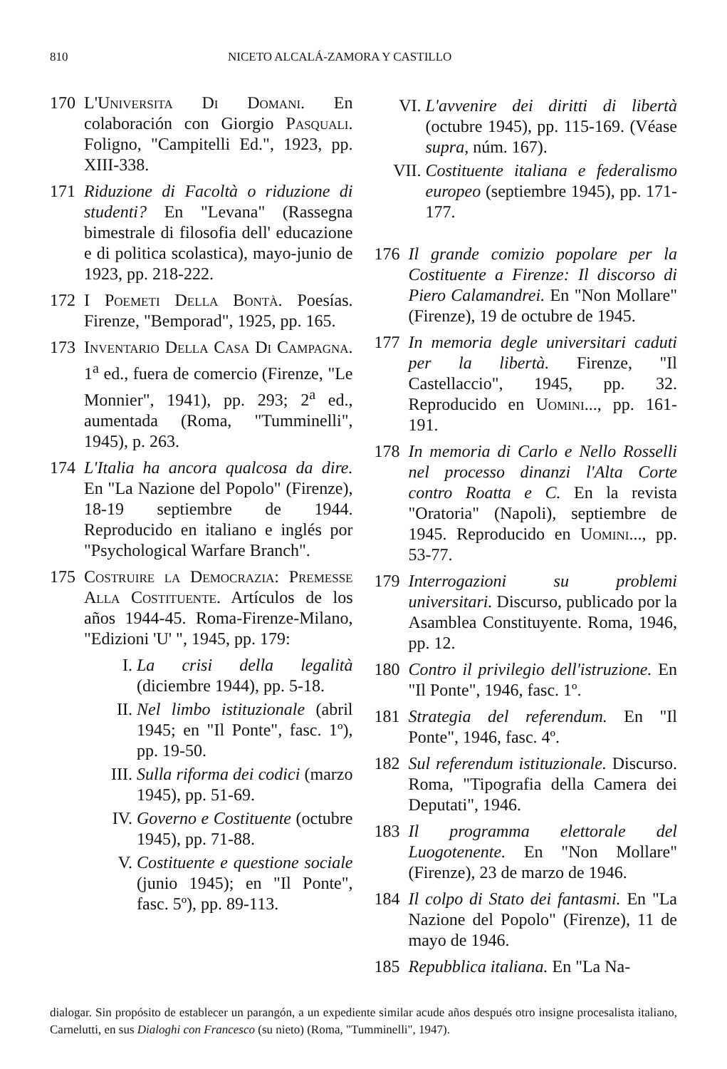810 NICETO ALCALÁ-ZAMORA Y CASTILLO
170 L'Universita Di Domani. En colaboración con Giorgio Pasquali. Foligno, "Campitelli Ed.", 1923, pp. XIII-338.
171 Riduzione di Facoltà o riduzione di studenti? En "Levana" (Rassegna bimestrale di filosofia dell' educazione e di politica scolastica), mayo-junio de 1923, pp. 218-222.
172 I Poemeti Della Bontà. Poesías. Firenze, "Bemporad", 1925, pp. 165.
173 Inventario Della Casa Di Campagna. 1<sup>a</sup> ed., fuera de comercio (Firenze, "Le Monnier", 1941), pp. 293; 2<sup>a</sup> ed., aumentada (Roma, "Tumminelli", 1945), p. 263.
174 L'Italia ha ancora qualcosa da dire. En "La Nazione del Popolo" (Firenze), 18-19 septiembre de 1944. Reproducido en italiano e inglés por "Psychological Warfare Branch".
175 Costruire la Democrazia: Premesse Alla Costituente. Artículos de los años 1944-45. Roma-Firenze-Milano, "Edizioni 'U' ", 1945, pp. 179:
I. La crisi della legalità (diciembre 1944), pp. 5-18.
II. Nel limbo istituzionale (abril 1945; en "Il Ponte", fasc. 1º), pp. 19-50.
III. Sulla riforma dei codici (marzo 1945), pp. 51-69.
IV. Governo e Costituente (octubre 1945), pp. 71-88.
V. Costituente e questione sociale (junio 1945); en "Il Ponte", fasc. 5º), pp. 89-113.
VI. L'avvenire dei diritti di libertà (octubre 1945), pp. 115-169. (Véase supra, núm. 167).
VII. Costituente italiana e federalismo europeo (septiembre 1945), pp. 171-177.
176 Il grande comizio popolare per la Costituente a Firenze: Il discorso di Piero Calamandrei. En "Non Mollare" (Firenze), 19 de octubre de 1945.
177 In memoria degle universitari caduti per la libertà. Firenze, "Il Castellaccio", 1945, pp. 32. Reproducido en Uomini..., pp. 161-191.
178 In memoria di Carlo e Nello Rosselli nel processo dinanzi l'Alta Corte contro Roatta e C. En la revista "Oratoria" (Napoli), septiembre de 1945. Reproducido en Uomini..., pp. 53-77.
179 Interrogazioni su problemi universitari. Discurso, publicado por la Asamblea Constituyente. Roma, 1946, pp. 12.
180 Contro il privilegio dell'istruzione. En "Il Ponte", 1946, fasc. 1º.
181 Strategia del referendum. En "Il Ponte", 1946, fasc. 4º.
182 Sul referendum istituzionale. Discurso. Roma, "Tipografia della Camera dei Deputati", 1946.
183 Il programma elettorale del Luogotenente. En "Non Mollare" (Firenze), 23 de marzo de 1946.
184 Il colpo di Stato dei fantasmi. En "La Nazione del Popolo" (Firenze), 11 de mayo de 1946.
185 Repubblica italiana. En "La Na-
dialogar. Sin propósito de establecer un parangón, a un expediente similar acude años después otro insigne procesalista italiano, Carnelutti, en sus Dialoghi con Francesco (su nieto) (Roma, "Tumminelli", 1947).